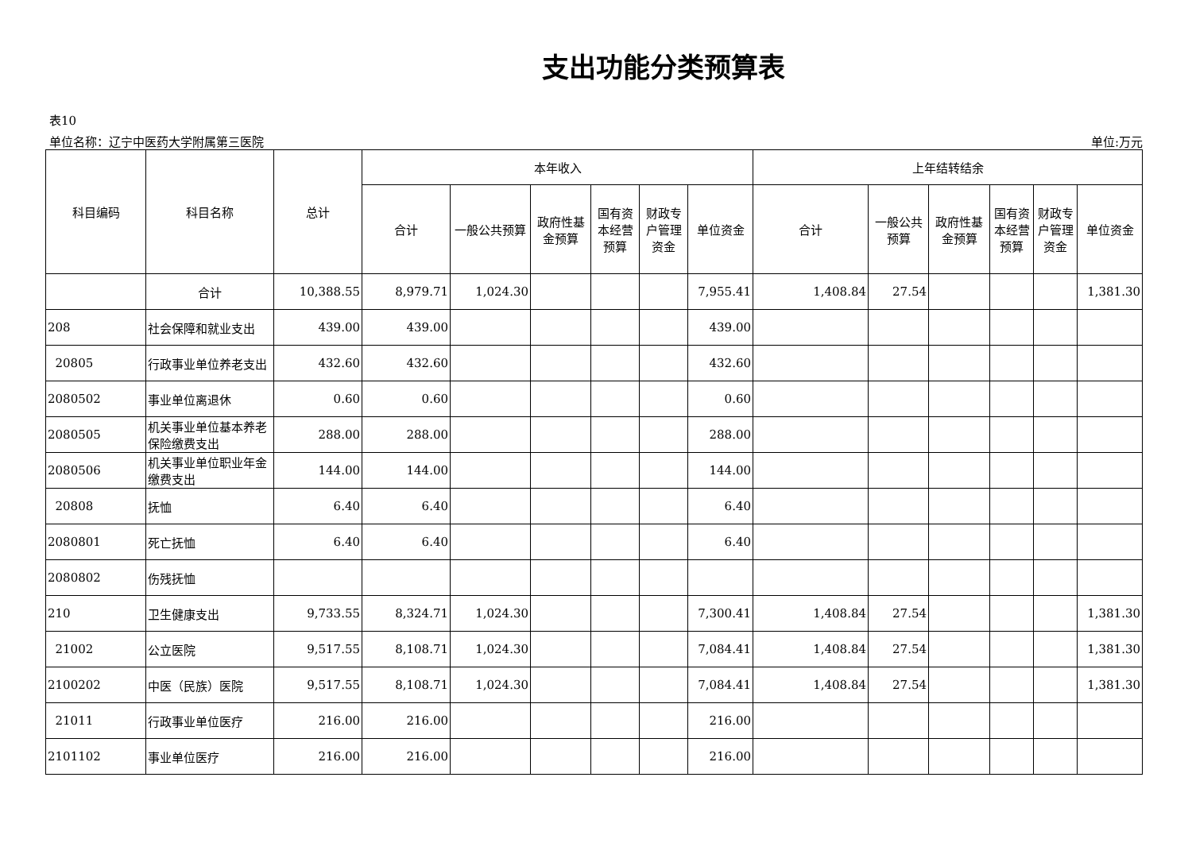支出功能分类预算表
表10
单位名称：辽宁中医药大学附属第三医院 单位:万元
| 科目编码 | 科目名称 | 总计 | 本年收入 | | | | | | 上年结转结余 | | | | | |
| --- | --- | --- | --- | --- | --- | --- | --- | --- | --- | --- | --- | --- | --- | --- |
| | | | 合计 | 一般公共预算 | 政府性基金预算 | 国有资本经营预算 | 财政专户管理资金 | 单位资金 | 合计 | 一般公共预算 | 政府性基金预算 | 国有资本经营预算 | 财政专户管理资金 | 单位资金 |
| | 合计 | 10,388.55 | 8,979.71 | 1,024.30 | | | | 7,955.41 | 1,408.84 | 27.54 | | | | 1,381.30 |
| 208 | 社会保障和就业支出 | 439.00 | 439.00 | | | | | 439.00 | | | | | | |
| 20805 | 行政事业单位养老支出 | 432.60 | 432.60 | | | | | 432.60 | | | | | | |
| 2080502 | 事业单位离退休 | 0.60 | 0.60 | | | | | 0.60 | | | | | | |
| 2080505 | 机关事业单位基本养老保险缴费支出 | 288.00 | 288.00 | | | | | 288.00 | | | | | | |
| 2080506 | 机关事业单位职业年金缴费支出 | 144.00 | 144.00 | | | | | 144.00 | | | | | | |
| 20808 | 抚恤 | 6.40 | 6.40 | | | | | 6.40 | | | | | | |
| 2080801 | 死亡抚恤 | 6.40 | 6.40 | | | | | 6.40 | | | | | | |
| 2080802 | 伤残抚恤 | | | | | | | | | | | | | |
| 210 | 卫生健康支出 | 9,733.55 | 8,324.71 | 1,024.30 | | | | 7,300.41 | 1,408.84 | 27.54 | | | | 1,381.30 |
| 21002 | 公立医院 | 9,517.55 | 8,108.71 | 1,024.30 | | | | 7,084.41 | 1,408.84 | 27.54 | | | | 1,381.30 |
| 2100202 | 中医（民族）医院 | 9,517.55 | 8,108.71 | 1,024.30 | | | | 7,084.41 | 1,408.84 | 27.54 | | | | 1,381.30 |
| 21011 | 行政事业单位医疗 | 216.00 | 216.00 | | | | | 216.00 | | | | | | |
| 2101102 | 事业单位医疗 | 216.00 | 216.00 | | | | | 216.00 | | | | | | |